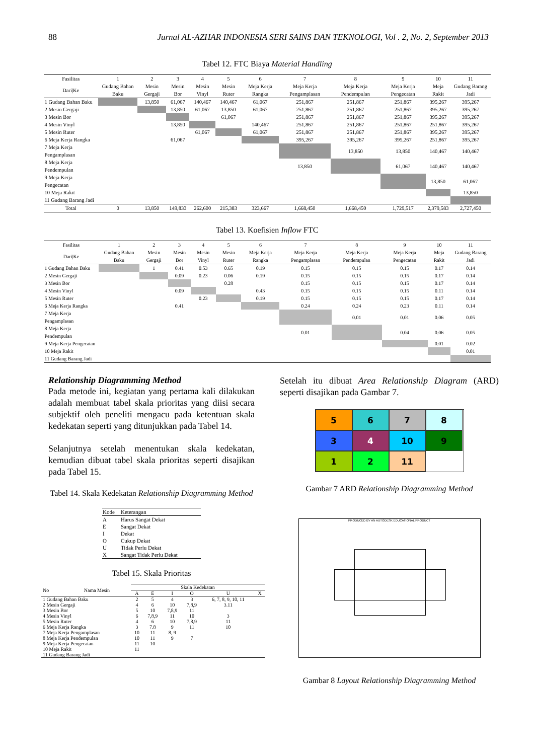88 Jurnal AL-AZHAR INDONESIA SERI SAINS DAN TEKNOLOGI, Vol . 2, No. 2, September 2013
Tabel 12. FTC Biaya Material Handling
| Fasilitas | 1 | 2 | 3 | 4 | 5 | 6 | 7 | 8 | 9 | 10 | 11 |
| --- | --- | --- | --- | --- | --- | --- | --- | --- | --- | --- | --- |
| Dari/Ke | Gudang Bahan Baku | Mesin Gergaji | Mesin Bor | Mesin Vinyl | Mesin Ruter | Meja Kerja Rangka | Meja Kerja Pengamplasan | Meja Kerja Pendempulan | Meja Kerja Pengecatan | Meja Rakit | Gudang Barang Jadi |
| 1 Gudang Bahan Baku | | 13,850 | 61,067 | 140,467 | 140,467 | 61,067 | 251,867 | 251,867 | 251,867 | 395,267 | 395,267 |
| 2 Mesin Gergaji | | | 13,850 | 61,067 | 13,850 | 61,067 | 251,867 | 251,867 | 251,867 | 395,267 | 395,267 |
| 3 Mesin Bor | | | | | 61,067 | | 251,867 | 251,867 | 251,867 | 395,267 | 395,267 |
| 4 Mesin Vinyl | | | 13,850 | | | 140,467 | 251,867 | 251,867 | 251,867 | 251,867 | 395,267 |
| 5 Mesin Ruter | | | | 61,067 | | 61,067 | 251,867 | 251,867 | 251,867 | 395,267 | 395,267 |
| 6 Meja Kerja Rangka | | | 61,067 | | | | 395,267 | 395,267 | 395,267 | 251,867 | 395,267 |
| 7 Meja Kerja Pengamplasan | | | | | | | | 13,850 | 13,850 | 140,467 | 140,467 |
| 8 Meja Kerja Pendempulan | | | | | | | 13,850 | | 61,067 | 140,467 | 140,467 |
| 9 Meja Kerja Pengecatan | | | | | | | | | | 13,850 | 61,067 |
| 10 Meja Rakit | | | | | | | | | | | 13,850 |
| 11 Gudang Barang Jadi | | | | | | | | | | | |
| Total | 0 | 13,850 | 149,833 | 262,600 | 215,383 | 323,667 | 1,668,450 | 1,668,450 | 1,729,517 | 2,379,583 | 2,727,450 |
Tabel 13. Koefisien Inflow FTC
| Fasilitas | 1 | 2 | 3 | 4 | 5 | 6 | 7 | 8 | 9 | 10 | 11 |
| --- | --- | --- | --- | --- | --- | --- | --- | --- | --- | --- | --- |
| Dari/Ke | Gudang Bahan Baku | Mesin Gergaji | Mesin Bor | Mesin Vinyl | Mesin Ruter | Meja Kerja Rangka | Meja Kerja Pengamplasan | Meja Kerja Pendempulan | Meja Kerja Pengecatan | Meja Rakit | Gudang Barang Jadi |
| 1 Gudang Bahan Baku | | 1 | 0.41 | 0.53 | 0.65 | 0.19 | 0.15 | 0.15 | 0.15 | 0.17 | 0.14 |
| 2 Mesin Gergaji | | | 0.09 | 0.23 | 0.06 | 0.19 | 0.15 | 0.15 | 0.15 | 0.17 | 0.14 |
| 3 Mesin Bor | | | | | 0.28 | | 0.15 | 0.15 | 0.15 | 0.17 | 0.14 |
| 4 Mesin Vinyl | | | 0.09 | | | 0.43 | 0.15 | 0.15 | 0.15 | 0.11 | 0.14 |
| 5 Mesin Ruter | | | | 0.23 | | 0.19 | 0.15 | 0.15 | 0.15 | 0.17 | 0.14 |
| 6 Meja Kerja Rangka | | | 0.41 | | | | 0.24 | 0.24 | 0.23 | 0.11 | 0.14 |
| 7 Meja Kerja Pengamplasan | | | | | | | | 0.01 | 0.01 | 0.06 | 0.05 |
| 8 Meja Kerja Pendempulan | | | | | | | 0.01 | | 0.04 | 0.06 | 0.05 |
| 9 Meja Kerja Pengecatan | | | | | | | | | | 0.01 | 0.02 |
| 10 Meja Rakit | | | | | | | | | | | 0.01 |
| 11 Gudang Barang Jadi | | | | | | | | | | | |
Relationship Diagramming Method
Pada metode ini, kegiatan yang pertama kali dilakukan adalah membuat tabel skala prioritas yang diisi secara subjektif oleh peneliti mengacu pada ketentuan skala kedekatan seperti yang ditunjukkan pada Tabel 14.
Selanjutnya setelah menentukan skala kedekatan, kemudian dibuat tabel skala prioritas seperti disajikan pada Tabel 15.
Tabel 14. Skala Kedekatan Relationship Diagramming Method
| Kode | Keterangan |
| A | Harus Sangat Dekat |
| E | Sangat Dekat |
| I | Dekat |
| O | Cukup Dekat |
| U | Tidak Perlu Dekat |
| X | Sangat Tidak Perlu Dekat |
Tabel 15. Skala Prioritas
| No | Nama Mesin | Skala Kedekatan | | | | | |
| --- | --- | --- | --- | --- | --- | --- | --- |
| | | A | E | I | O | U | X |
| 1 Gudang Bahan Baku | | 2 | 5 | 4 | 3 | 6, 7, 8, 9, 10, 11 | |
| 2 Mesin Gergaji | | 4 | 6 | 10 | 7,8,9 | 3.11 | |
| 3 Mesin Bor | | 5 | 10 | 7,8,9 | 11 | | |
| 4 Mesin Vinyl | | 6 | 7,8,9 | 11 | 10 | 3 | |
| 5 Mesin Ruter | | 4 | 6 | 10 | 7,8,9 | 11 | |
| 6 Meja Kerja Rangka | | 3 | 7.8 | 9 | 11 | 10 | |
| 7 Meja Kerja Pengamplasan | | 10 | 11 | 8, 9 | | | |
| 8 Meja Kerja Pendempulan | | 10 | 11 | 9 | 7 | | |
| 9 Meja Kerja Pengecatan | | 11 | 10 | | | | |
| 10 Meja Rakit | | 11 | | | | | |
| 11 Gudang Barang Jadi | | | | | | | |
Setelah itu dibuat Area Relationship Diagram (ARD) seperti disajikan pada Gambar 7.
5
6
7
8
3
4
10
9
1
2
11
Gambar 7 ARD Relationship Diagramming Method
PRODUCED BY AN AUTODESK EDUCATIONAL PRODUCT
Gambar 8 Layout Relationship Diagramming Method